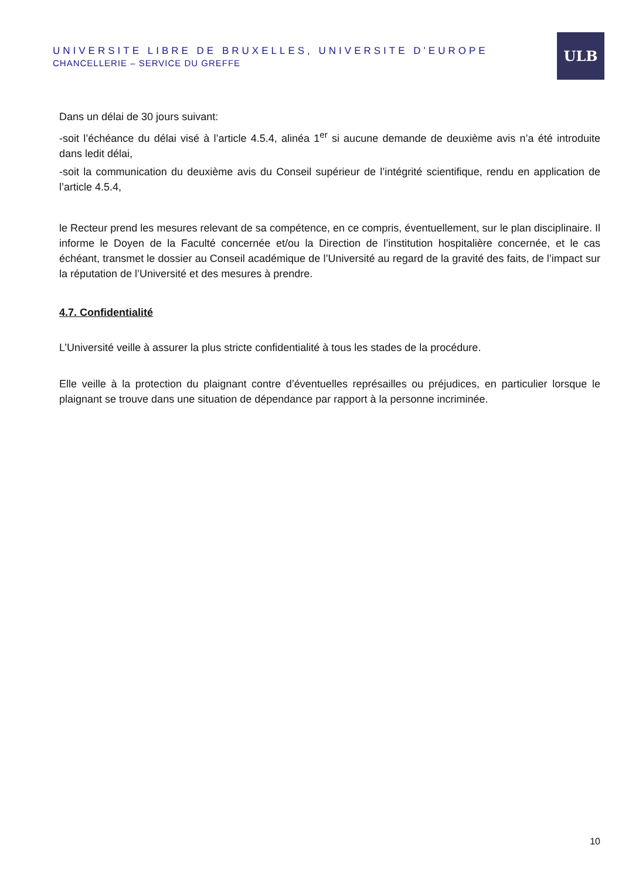UNIVERSITE LIBRE DE BRUXELLES, UNIVERSITE D'EUROPE
CHANCELLERIE – SERVICE DU GREFFE
ULB
Dans un délai de 30 jours suivant:
-soit l’échéance du délai visé à l’article 4.5.4, alinéa 1<sup>er</sup> si aucune demande de deuxième avis n’a été introduite dans ledit délai,
-soit la communication du deuxième avis du Conseil supérieur de l’intégrité scientifique, rendu en application de l’article 4.5.4,
le Recteur prend les mesures relevant de sa compétence, en ce compris, éventuellement, sur le plan disciplinaire. Il informe le Doyen de la Faculté concernée et/ou la Direction de l’institution hospitalière concernée, et le cas échéant, transmet le dossier au Conseil académique de l’Université au regard de la gravité des faits, de l’impact sur la réputation de l’Université et des mesures à prendre.
4.7. Confidentialité
L’Université veille à assurer la plus stricte confidentialité à tous les stades de la procédure.
Elle veille à la protection du plaignant contre d’éventuelles représailles ou préjudices, en particulier lorsque le plaignant se trouve dans une situation de dépendance par rapport à la personne incriminée.
10